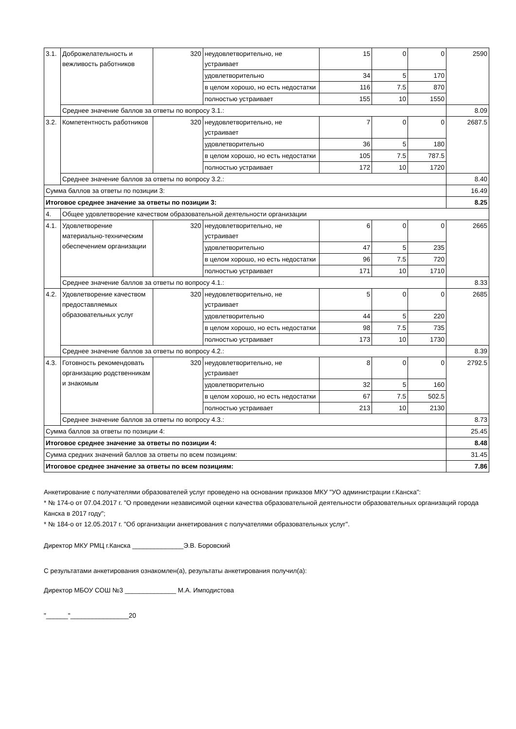| 3.1. | Доброжелательность и вежливость работников | 320 | неудовлетворительно, не устраивает | 15 | 0 | 0 | 2590 |
| | | | удовлетворительно | 34 | 5 | 170 | |
| | | | в целом хорошо, но есть недостатки | 116 | 7.5 | 870 | |
| | | | полностью устраивает | 155 | 10 | 1550 | |
| | Среднее значение баллов за ответы по вопросу 3.1.: | | | | | | 8.09 |
| 3.2. | Компетентность работников | 320 | неудовлетворительно, не устраивает | 7 | 0 | 0 | 2687.5 |
| | | | удовлетворительно | 36 | 5 | 180 | |
| | | | в целом хорошо, но есть недостатки | 105 | 7.5 | 787.5 | |
| | | | полностью устраивает | 172 | 10 | 1720 | |
| | Среднее значение баллов за ответы по вопросу 3.2.: | | | | | | 8.40 |
| Сумма баллов за ответы по позиции 3: | | | | | | | 16.49 |
| Итоговое среднее значение за ответы по позиции 3: | | | | | | | 8.25 |
| 4. | Общее удовлетворение качеством образовательной деятельности организации | | | | | | |
| 4.1. | Удовлетворение материально-техническим обеспечением организации | 320 | неудовлетворительно, не устраивает | 6 | 0 | 0 | 2665 |
| | | | удовлетворительно | 47 | 5 | 235 | |
| | | | в целом хорошо, но есть недостатки | 96 | 7.5 | 720 | |
| | | | полностью устраивает | 171 | 10 | 1710 | |
| | Среднее значение баллов за ответы по вопросу 4.1.: | | | | | | 8.33 |
| 4.2. | Удовлетворение качеством предоставляемых образовательных услуг | 320 | неудовлетворительно, не устраивает | 5 | 0 | 0 | 2685 |
| | | | удовлетворительно | 44 | 5 | 220 | |
| | | | в целом хорошо, но есть недостатки | 98 | 7.5 | 735 | |
| | | | полностью устраивает | 173 | 10 | 1730 | |
| | Среднее значение баллов за ответы по вопросу 4.2.: | | | | | | 8.39 |
| 4.3. | Готовность рекомендовать организацию родственникам и знакомым | 320 | неудовлетворительно, не устраивает | 8 | 0 | 0 | 2792.5 |
| | | | удовлетворительно | 32 | 5 | 160 | |
| | | | в целом хорошо, но есть недостатки | 67 | 7.5 | 502.5 | |
| | | | полностью устраивает | 213 | 10 | 2130 | |
| | Среднее значение баллов за ответы по вопросу 4.3.: | | | | | | 8.73 |
| Сумма баллов за ответы по позиции 4: | | | | | | | 25.45 |
| Итоговое среднее значение за ответы по позиции 4: | | | | | | | 8.48 |
| Сумма средних значений баллов за ответы по всем позициям: | | | | | | | 31.45 |
| Итоговое среднее значение за ответы по всем позициям: | | | | | | | 7.86 |
Анкетирование с получателями образователей услуг проведено на основании приказов МКУ "УО администрации г.Канска":
* № 174-о от 07.04.2017 г. "О проведении независимой оценки качества образовательной деятельности образовательных организаций города Канска в 2017 году";
* № 184-о от 12.05.2017 г. "Об организации анкетирования с получателями образовательных услуг".
Директор МКУ РМЦ г.Канска ______________Э.В. Боровский
С результатами анкетирования ознакомлен(а), результаты анкетирования получил(а):
Директор МБОУ СОШ №3 ______________ М.А. Имподистова
"______"________________20